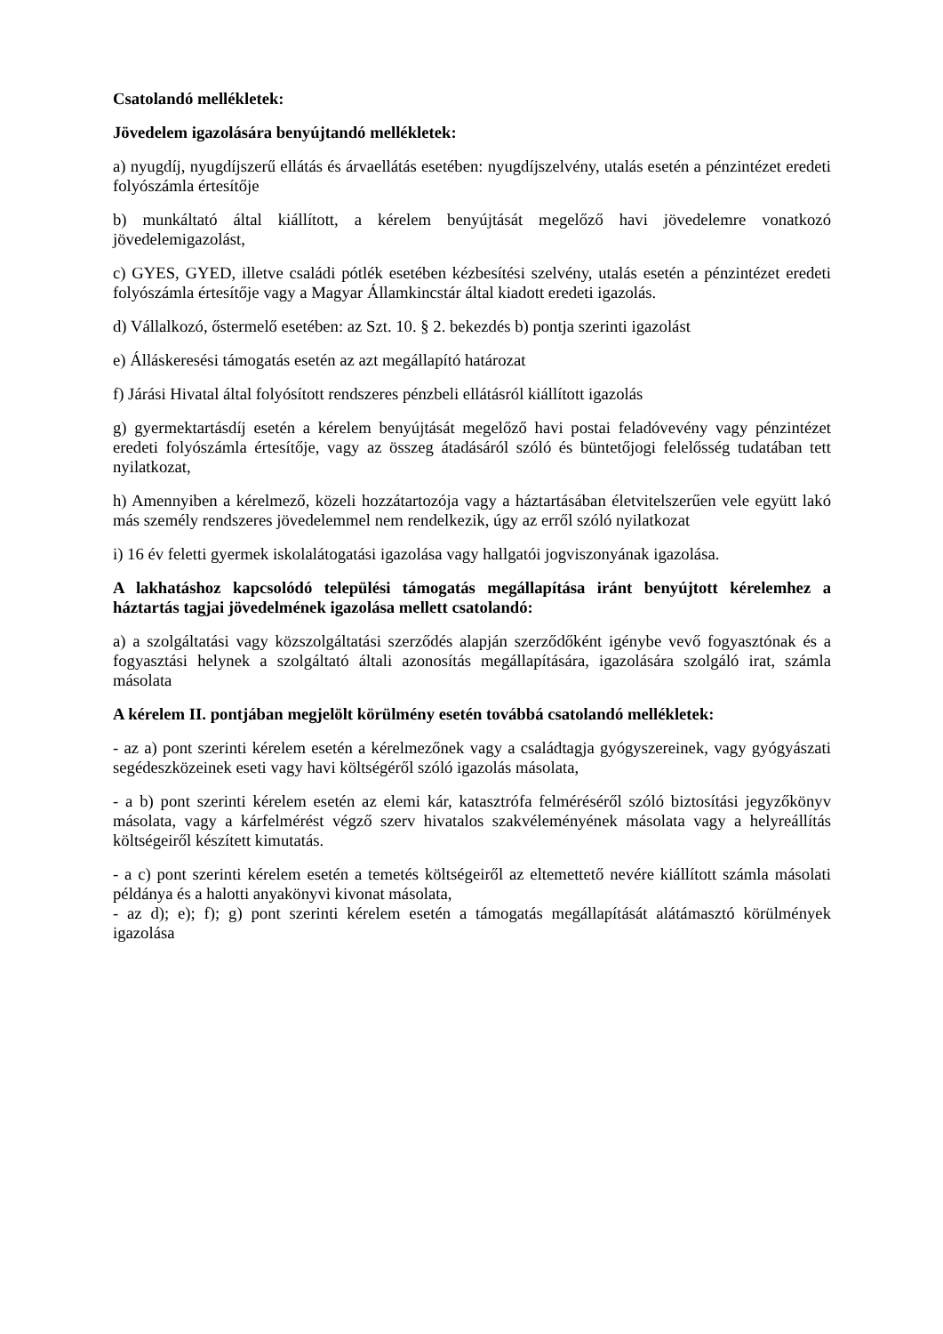Csatolandó mellékletek:
Jövedelem igazolására benyújtandó mellékletek:
a) nyugdíj, nyugdíjszerű ellátás és árvaellátás esetében: nyugdíjszelvény, utalás esetén a pénzintézet eredeti folyószámla értesítője
b) munkáltató által kiállított, a kérelem benyújtását megelőző havi jövedelemre vonatkozó jövedelemigazolást,
c) GYES, GYED, illetve családi pótlék esetében kézbesítési szelvény, utalás esetén a pénzintézet eredeti folyószámla értesítője vagy a Magyar Államkincstár által kiadott eredeti igazolás.
d) Vállalkozó, őstermelő esetében: az Szt. 10. § 2. bekezdés b) pontja szerinti igazolást
e) Álláskeresési támogatás esetén az azt megállapító határozat
f) Járási Hivatal által folyósított rendszeres pénzbeli ellátásról kiállított igazolás
g) gyermektartásdíj esetén a kérelem benyújtását megelőző havi postai feladóvevény vagy pénzintézet eredeti folyószámla értesítője, vagy az összeg átadásáról szóló és büntetőjogi felelősség tudatában tett nyilatkozat,
h) Amennyiben a kérelmező, közeli hozzátartozója vagy a háztartásában életvitelszerűen vele együtt lakó más személy rendszeres jövedelemmel nem rendelkezik, úgy az erről szóló nyilatkozat
i) 16 év feletti gyermek iskolalátogatási igazolása vagy hallgatói jogviszonyának igazolása.
A lakhatáshoz kapcsolódó települési támogatás megállapítása iránt benyújtott kérelemhez a háztartás tagjai jövedelmének igazolása mellett csatolandó:
a) a szolgáltatási vagy közszolgáltatási szerződés alapján szerződőként igénybe vevő fogyasztónak és a fogyasztási helynek a szolgáltató általi azonosítás megállapítására, igazolására szolgáló irat, számla másolata
A kérelem II. pontjában megjelölt körülmény esetén továbbá csatolandó mellékletek:
- az a) pont szerinti kérelem esetén a kérelmezőnek vagy a családtagja gyógyszereinek, vagy gyógyászati segédeszközeinek eseti vagy havi költségéről szóló igazolás másolata,
- a b) pont szerinti kérelem esetén az elemi kár, katasztrófa felméréséről szóló biztosítási jegyzőkönyv másolata, vagy a kárfelmérést végző szerv hivatalos szakvéleményének másolata vagy a helyreállítás költségeiről készített kimutatás.
- a c) pont szerinti kérelem esetén a temetés költségeiről az eltemettető nevére kiállított számla másolati példánya és a halotti anyakönyvi kivonat másolata,
- az d); e); f); g) pont szerinti kérelem esetén a támogatás megállapítását alátámasztó körülmények igazolása